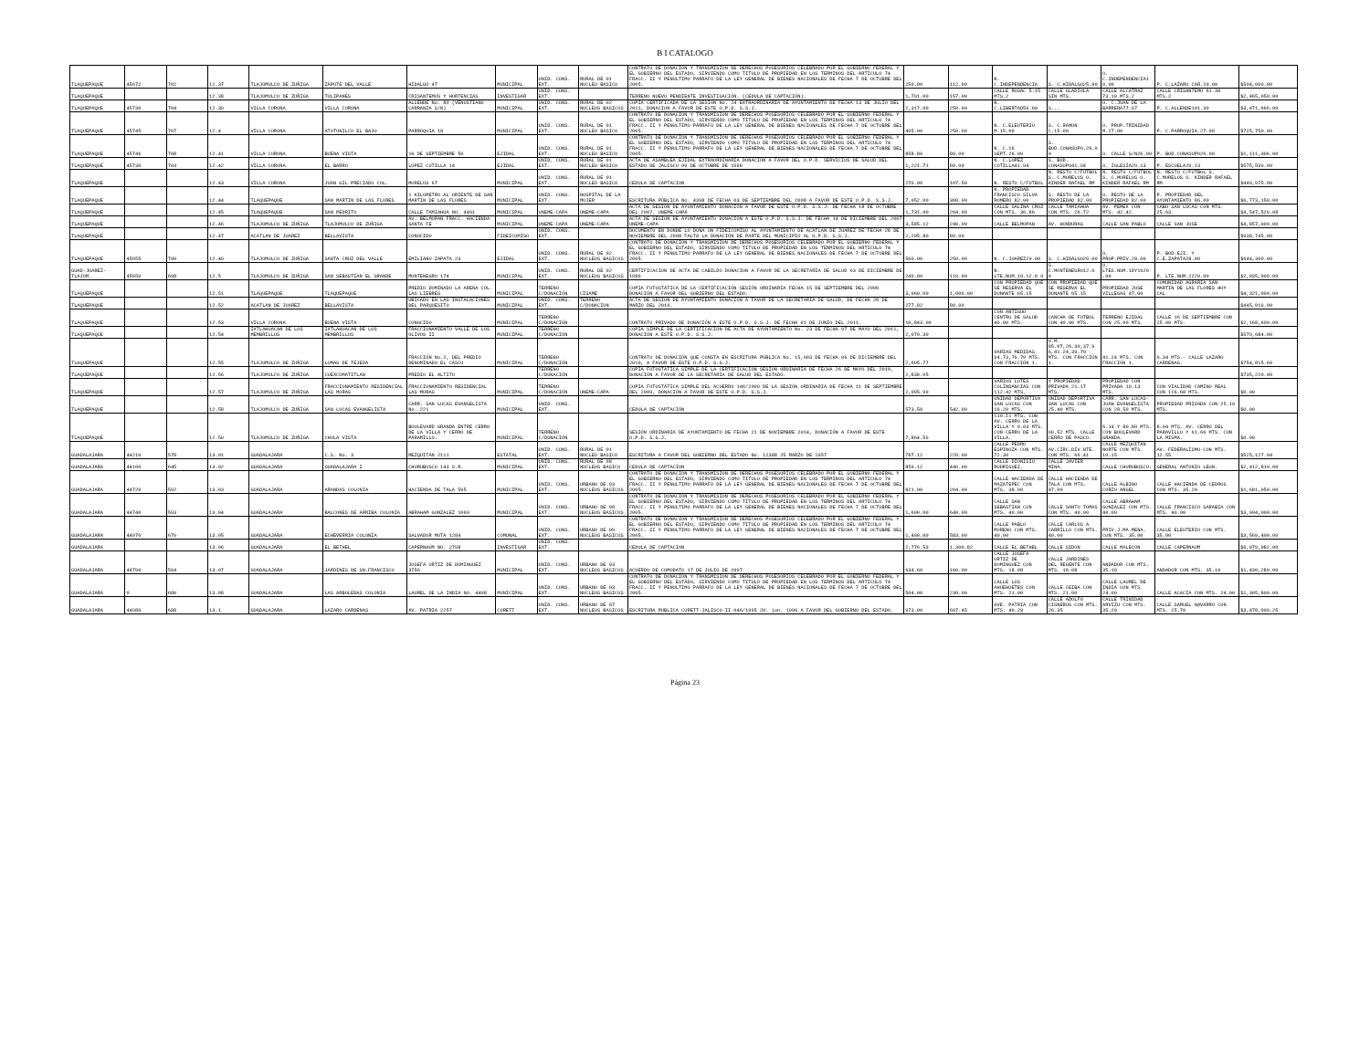B I CATALOGO
| TLAQUEPAQUE | 45672 | 702 | 12.37 | TLAJOMULCO DE ZUÑIGA | ZAPOTE DEL VALLE | HIDALGO 47 | MUNICIPAL | UNID. CONS. EXT. | RURAL DE 01 NUCLEO BASICO | CONTRATO DE DONACIÓN Y TRANSMISION DE DERECHOS POSESORIOS CELEBRADO POR EL GOBIERNO FEDERAL Y EL GOBIERNO DEL ESTADO, SIRVIENDO COMO TITULO DE PROPIEDAD EN LOS TERMINOS DEL ARTICULO 74 FRACC. II Y PENULTIMO PARRAFO DE LA LEY GENERAL DE BIENES NACIONALES DE FECHA 7 DE OCTUBRE DEL 2005. | 250.00 | 112.00 | N. C.INDEPENDENCIA | S. C.HIDALGO25.00 | O. C.INDEPENDENCIA1 0.00 | P. C.LAZARO CAR.10.00 | $504,600.00 |
| TLAQUEPAQUE | | | 12.38 | TLAJOMULCO DE ZUÑIGA | TULIPANES | CRISANTEMOS Y HORTENCIAS | INVESTIGAR | UNID. CONS. EXT. | | TERRENO NUEVO PENDIENTE INVESTIGACIÓN. (CEDULA DE CAPTACIÓN). | 1,791.00 | 157.00 | CALLE ROSAC 5.15 MTS.2 | CALLE GLADIOLA SIN MTS. | CALLE ALCATRAZ 73.10 MTS.2 | CALLE CRISANTEMO 61.30 MTS.2 | $2,465,050.00 |
| TLAQUEPAQUE | 45730 | 704 | 12.39 | VILLA CORONA | VILLA CORONA | ALLENDE No. 80 (VENUSTIANO CARRANZA S/N) | MUNICIPAL | UNID. CONS. EXT. | RURAL DE 02 NUCLEOS BASICOS | COPIA CERTIFICADA DE LA SESION No. 24 EXTRAORDINARIA DE AYUNTAMIENTO DE FECHA 13 DE JULIO DEL 2011, DONACION A FAVOR DE ESTE O.P.D. S.S.J. | 2,317.00 | 250.00 | N. C.LIBERTAD59.60 | S... | O. C.JUAN DE LA BARRERA77.97 | P. C.ALLENDE101.30 | $3,471,666.00 |
| TLAQUEPAQUE | 45745 | 707 | 12.4 | VILLA CORONA | ATOTONILCO EL BAJO | PARROQUIA 18 | MUNICIPAL | UNID. CONS. EXT. | RURAL DE 01 NUCLEO BASICO | CONTRATO DE DONACIÓN Y TRANSMISION DE DERECHOS POSESORIOS CELEBRADO POR EL GOBIERNO FEDERAL Y EL GOBIERNO DEL ESTADO, SIRVIENDO COMO TITULO DE PROPIEDAD EN LOS TERMINOS DEL ARTICULO 74 FRACC. II Y PENULTIMO PARRAFO DE LA LEY GENERAL DE BIENES NACIONALES DE FECHA 7 DE OCTUBRE DEL 2005. | 405.00 | 250.00 | N. C.ELEUTERIO M.15.00 | S. C.RAMON C.15.00 | O. PROP.TRINIDAD M.27.00 | P. C.PARROQUIA.27.00 | $725,750.00 |
| TLAQUEPAQUE | 45746 | 708 | 12.41 | VILLA CORONA | BUENA VISTA | 16 DE SEPTIEMBRE 50 | EJIDAL | UNID. CONS. EXT. | RURAL DE 01 NUCLEO BASICO | CONTRATO DE DONACIÓN Y TRANSMISION DE DERECHOS POSESORIOS CELEBRADO POR EL GOBIERNO FEDERAL Y EL GOBIERNO DEL ESTADO, SIRVIENDO COMO TITULO DE PROPIEDAD EN LOS TERMINOS DEL ARTICULO 74 FRACC. II Y PENULTIMO PARRAFO DE LA LEY GENERAL DE BIENES NACIONALES DE FECHA 7 DE OCTUBRE DEL 2005. | 858.89 | 80.00 | N. C.16 SEPT.26.00 | S. BOD.CONASUPO.26.00 | O. CALLE S/N26.00 | P. BOD.CONASUPO26.00 | $1,111,306.00 |
| TLAQUEPAQUE | 45730 | 703 | 12.42 | VILLA CORONA | EL BARRO | LOPEZ COTILLA 14 | EJIDAL | UNID. CONS. EXT. | RURAL DE 01 NUCLEO BASICO | ACTA DE ASAMBLEA EJIDAL EXTRAORDINARIA DONACION A FAVOR DEL O.P.D. SERVICIOS DE SALUD DEL ESTADO DE JALISCO 09 DE OCTUBRE DE 1998 | 1,221.71 | 80.00 | N. C.LOPEZ COTILLA41.94 | S. BOD. CONASUPO41.94 | O. IGLESIA29.13 | P. ESCUELA29.13 | $575,599.00 |
| TLAQUEPAQUE | | | 12.43 | VILLA CORONA | JUAN GIL PRECIADO COL. | MORELOS 67 | MUNICIPAL | UNID. CONS. EXT. | RURAL DE 01 NUCLEO BASICO | CEDULA DE CAPTACION | 279.00 | 107.50 | N. RESTO C/FUTBOL | N. RESTO C/FUTBOL S. C.MORELOS O. KINDER RAFAEL RM | N. RESTO C/FUTBOL S. C.MORELOS O. KINDER RAFAEL RM | N. RESTO C/FUTBOL S. C.MORELOS O. KINDER RAFAEL RM | $449,975.00 |
| TLAQUEPAQUE | | | 12.44 | TLAQUEPAQUE | SAN MARTIN DE LAS FLORES | 1 KILOMETRO AL ORIENTE DE SAN MARTIN DE LAS FLORES | MUNICIPAL | UNID. CONS. EXT. | HOSPITAL DE LA MUJER | ESCRITURA PÚBLICA No. 4398 DE FECHA 03 DE SEPTIEMBRE DEL 2008 A FAVOR DE ESTE O.P.D. S.S.J. | 7,052.00 | 300.00 | N. PROPIEDAD FRANCISCO SILVA ROMERO 82.00 | S. RESTO DE LA PROPIEDAD 82.00 | O. RESTO DE LA PROPIEDAD 82.00 | P. PROPIEDAD DEL AYUNTAMIENTO 86.00 | $6,773,150.00 |
| TLAQUEPAQUE | | | 12.45 | TLAQUEPAQUE | SAN PEDRITO | CALLE TAMIAHUA NO. 4491 | MUNICIPAL | UNEME-CAPA | UNEME-CAPA | ACTA DE SESIÓN DE AYUNTAMIENTO DONACIÓN A FAVOR DE ESTE O.P.D. S.S.J. DE FECHA 18 DE OCTUBRE DEL 2007. UNEME-CAPA | 1,731.00 | 204.00 | CALLE SALINA CRUZ CON MTS. 36.86 | CALLE TAMIAHUA CON MTS. 26.72 | AV. PEMEX CON MTS. 42.42 | CABO SAN LUCAS CON MTS. 25.63 | $4,547,529.08 |
| TLAQUEPAQUE | | | 12.46 | TLAJOMULCO DE ZUÑIGA | TLAJOMULCO DE ZUÑIGA | AV. BELMOPAN FRACC. HACIENDA SANTA FE | MUNICIPAL | UNEME-CAPA | UNEME-CAPA | ACTA DE SESION DE AYUNTAMIENTO DONACIÓN A ESTE O.P.D. S.S.J. DE FECHA 14 DE DICIEMBRE DEL 2007 UNEME-CAPA | 3,585.12 | 240.00 | CALLE BELMOPAN | AV. HONDURAS | CALLE SAN PABLO | CALLE SAN JOSE | $4,857,900.00 |
| TLAQUEPAQUE | | | 12.47 | ACATLAN DE JUAREZ | BELLAVISTA | CONOCIDO | FIDEICOMISO | UNID. CONS. EXT. | | DOCUMENTO EN DONDE LO DONA UN FIDEICOMISO AL AYUNTAMIENTO DE ACATLAN DE JUAREZ DE FECHA 28 DE NOVIEMBRE DEL 2008 FALTA LA DONACIÓN DE PARTE DEL MUNICIPIO AL O.P.D. S.S.J. | 2,205.80 | 80.00 | | | | | $938,745.00 |
| TLAQUEPAQUE | 45655 | 700 | 12.49 | TLAJOMULCO DE ZUÑIGA | SANTA CRUZ DEL VALLE | EMILIANO ZAPATA 23 | EJIDAL | UNID. CONS. EXT. | RURAL DE 02 NUCLEOS BASICOS | CONTRATO DE DONACIÓN Y TRANSMISION DE DERECHOS POSESORIOS CELEBRADO POR EL GOBIERNO FEDERAL Y EL GOBIERNO DEL ESTADO, SIRVIENDO COMO TITULO DE PROPIEDAD EN LOS TERMINOS DEL ARTICULO 74 FRACC. II Y PENULTIMO PARRAFO DE LA LEY GENERAL DE BIENES NACIONALES DE FECHA 7 DE OCTUBRE DEL 2005. | 560.00 | 250.00 | N. C.JUAREZ20.00 | S. C.HIDALGO20.00 | O. PROP.PRIV.28.00 | P. BOD.EJI. Y C.E.ZAPATA28.00 | $644,300.00 |
| GUAD-JUAREZ-TLAJOM. | 45650 | 698 | 12.5 | TLAJOMULCO DE ZUÑIGA | SAN SEBASTIAN EL GRANDE | MONTENEGRO 174 | MUNICIPAL | UNID. CONS. EXT. | RURAL DE 02 NUCLEOS BASICOS | CERTIFICACION DE ACTA DE CABILDO DONACION A FAVOR DE LA SECRETARIA DE SALUD 03 DE DICIEMBRE DE 1986 | 240.00 | 110.00 | N. LTE.NUM.19.12.0 0 | S. C.MONTENEGRO12.0 0 | O. LTES.NUM.18Y1920 .00 | P. LTE.NUM.2220.00 | $2,035,000.00 |
| TLAQUEPAQUE | | | 12.51 | TLAQUEPAQUE | TLAQUEPAQUE | PREDIO DOMINADO LA ARENA COL. LAS LIEBRES | MUNICIPAL | TERRENO C/DONACIÓN | CISAME | COPIA FOTOSTÁTICA DE LA CERTIFICACIÓN SESIÓN ORDINARIA FECHA 15 DE SEPTIEMBRE DEL 2009 DONACIÓN A FAVOR DEL GOBIERNO DEL ESTADO. | 3,060.00 | 1,000.00 | CON PROPIEDAD QUE SE RESERVA EL DONANTE 65.15 | CON PROPIEDAD QUE SE RESERVA EL DONANTE 65.15 | PROPIEDAD JOSE VILLEGAS 47.00 | COMUNIDAD AGRARIA SAN MARTIN DE LAS FLORES HOY CAL | $4,321,000.00 |
| TLAQUEPAQUE | | | 12.52 | ACATLAN DE JUAREZ | BELLAVISTA | UBICADO EN LAS INSTALACIONES DEL PARQUESITO | MUNICIPAL | UNID. CONS. EXT. | TERRENO C/DONACION | ACTA DE SESION DE AYUNTAMIENTO DONACIÓN A FAVOR DE LA SECRETARIA DE SALUD, DE FECHA 28 DE MARZO DEL 2010. | 277.82 | 80.00 | | | | | $445,019.00 |
| TLAQUEPAQUE | | | 12.53 | VILLA CORONA | BUENA VISTA | CONOCIDO | MUNICIPAL | TERRENO C/DONACIÓN | | CONTRATO PRIVADO DE DONACIÓN A ESTE O.P.D. S.S.J. DE FECHA 01 DE JUNIO DEL 2011. | 10,843.00 | | CON ANTIGUO CENTRO DE SALUD 40.00 MTS. | CANCHA DE FUTBOL CON 40.00 MTS. | TERRENO EJIDAL CON 25.00 MTS. | CALLE 16 DE SEPTIEMBRE CON 25.00 MTS. | $2,168,600.00 |
| TLAQUEPAQUE | | | 12.54 | IXTLAHUACAN DE LOS MEMBRILLOS | IXTLAHUACAN DE LOS MEMBRILLOS | FRACCIONAMIENTO VALLE DE LOS OLIVOS II | MUNICIPAL | TERRENO C/DONACIÓN | | COPIA SIMPLE DE LA CERTIFICACIÓN DE ACTA DE AYUNTAMIENTO No. 23 DE FECHA 07 DE MAYO DEL 2011, DONACIÓN A ESTE O.P.D. S.S.J. | 2,070.30 | | | | | | $579,684.00 |
| TLAQUEPAQUE | | | 12.55 | TLAJOMULCO DE ZUÑIGA | LOMAS DE TEJEDA | FRACCIÓN No.2, DEL PREDIO DENOMINADO EL CASCO | MUNICIPAL | TERRENO C/DONACIÓN | | CONTRATO DE DONACIÓN QUE CONSTA EN ESCRITURA PÚBLICA No. 15,903 DE FECHA 06 DE DICIEMBRE DEL 2010, A FAVOR DE ESTE O.P.D. S.S.J. | 2,695.77 | | VARIAS MEDIDAS 94.73,79.70 MTS. CON FRACCIÓN 1. | V.M. 85.07,26.30,37.9 6,41.24,39.70 MTS. CON FRACCIÓN 1. | 41.24 MTS. CON FRACCIÓN 1. | 9.34 MTS.- CALLE LAZARO CARDENAS. | $754,815.60 |
| TLAQUEPAQUE | | | 12.56 | TLAJOMULCO DE ZUÑIGA | CUEXCOMATITLAN | PREDIO EL ALTITO | | TERRENO C/DONACIÓN | | COPIA FOTOSTÁTICA SIMPLE DE LA CERTIFICACIÓN SESION ORDINARIA DE FECHA 26 DE MAYO DEL 2010, DONACIÓN A FAVOR DE LA SECRETARIA DE SALUD DEL ESTADO. | 2,838.05 | | | | | | $735,220.00 |
| TLAQUEPAQUE | | | 12.57 | TLAJOMULCO DE ZUÑIGA | FRACCIONAMIENTO RESIDENCIAL LAS MORAS | FRACCIONAMIENTO RESIDENCIAL LAS MORAS | MUNICIPAL | TERRENO C/DONACIÓN | UNEME-CAPA | COPIA FOTOSTÁTICA SIMPLE DEL ACUERDO 146/2009 DE LA SESIÓN ORDINARIA DE FECHA 11 DE SEPTIEMBRE DEL 2009, DONACIÓN A FAVOR DE ESTE O.P.D. S.S.J. | 2,095.99 | | VARIOS LOTES COLINDANCIAS CON 112.42 MTS. | Y PROPIEDAD PRIVADA 21.17 MTS. | PROPIEDAD CON PRIVADA 19.13 MTS. | CON VIALIDAD CAMINO REAL CON 116.68 MTS. | $0.00 |
| TLAQUEPAQUE | | | 12.58 | TLAJOMULCO DE ZUÑIGA | SAN LUCAS EVANGELISTA | CARR. SAN LUCAS EVANGELISTA No. 221 | MUNICIPAL | UNID. CONS. EXT. | | CEDULA DE CAPTACIÓN | 573.50 | 542.00 | UNIDAD DEPORTIVA SAN LUCAS CON 19.20 MTS. | UNIDAD DEPORTIVA SAN LUCAS CON 25.40 MTS. | CARR. SAN LUCAS-JUAN EVANGELISTA CON 28.50 MTS. | PROPIEDAD PRIVADA CON 25.10 MTS. | $0.00 |
| TLAQUEPAQUE | | | 12.59 | TLAJOMULCO DE ZUÑIGA | CHULA VISTA | BOULEVARD GRANDA ENTRE CERRO DE LA VILLA Y CERRO DE PARAMILLO. | MUNICIPAL | TERRENO C/DONACIÓN | | SESIÓN ORDINARIA DE AYUNTAMIENTO DE FECHA 21 DE NOVIEMBRE 2014, DONACIÓN A FAVOR DE ESTE O.P.D. S.S.J. | 7,864.59 | | 110.11 MTS. CON AV. CERRO DE LA VILLA Y 0.03 MTS. CON CERRO DE LA VILLA. | 99.52 MTS. CALLE CERRO DE PASCO. | 6.14 Y 80.80 MTS. CON BOULEVARD GRANDA. | 8.04 MTS. AV. CERRO DEL PARAVILLO Y 61.66 MTS. CON LA MISMA. | $0.00 |
| GUADALAJARA | 44210 | 578 | 13.01 | GUADALAJARA | C.S. No. 3 | MEZQUITAN 2111 | ESTATAL | UNID. CONS. EXT. | RURAL DE 01 NUCLEO BASICO | ESCRITURA A FAVOR DEL GOBIERNO DEL ESTADO No. 12388 25 MARZO DE 1957 | 787.12 | 220.00 | CALLE PEDRO ESPINOZA CON MTS. 72.30 | AV.CIRC.DIV.NTE. CON MTS. 66.41 | CALLE MEZQUITAN NORTE CON MTS. 10.15 | AV. FEDERALISMO CON MTS. 12.55 | $525,127.04 |
| GUADALAJARA | 44100 | 645 | 13.02 | GUADALAJARA | GUADALAJARA I | CHURUBUSCO 143 S.R. | MUNICIPAL | UNID. CONS. EXT. | RURAL DE 08 NUCLEOS BASICO | CEDULA DE CAPTACION | 859.12 | 449.00 | CALLE DIONISIO RODRIGUEZ. | CALLE JAVIER MINA. | CALLE CHURUBUSCO. | GENERAL ANTONIO LEON. | $2,412,810.00 |
| GUADALAJARA | 44720 | 592 | 13.03 | GUADALAJARA | ARANDAS COLONIA | HACIENDA DE TALA 595 | MUNICIPAL | UNID. CONS. EXT. | URBANO DE 03 NUCLEOS BASICOS | CONTRATO DE DONACIÓN Y TRANSMISION DE DERECHOS POSESORIOS CELEBRADO POR EL GOBIERNO FEDERAL Y EL GOBIERNO DEL ESTADO, SIRVIENDO COMO TITULO DE PROPIEDAD EN LOS TERMINOS DEL ARTICULO 74 FRACC. II Y PENULTIMO PARRAFO DE LA LEY GENERAL DE BIENES NACIONALES DE FECHA 7 DE OCTUBRE DEL 2005. | 821.00 | 204.00 | CALLE HACIENDA DE MAZATEPEC CON MTS. 38.90 | CALLE HACIENDA DE TALA CON MTS. 47.00 | CALLE ALBINO CORZO ANGEL | CALLE HACIENDA DE CEDROS CON MTS. 35.20 | $1,681,050.00 |
| GUADALAJARA | 44740 | 593 | 13.04 | GUADALAJARA | BALCONES DE ARRIBA COLONIA | ABRAHAM GONZALEZ 1069 | MUNICIPAL | UNID. CONS. EXT. | URBANO DE 08 NUCLEOS BASICOS | CONTRATO DE DONACIÓN Y TRANSMISION DE DERECHOS POSESORIOS CELEBRADO POR EL GOBIERNO FEDERAL Y EL GOBIERNO DEL ESTADO, SIRVIENDO COMO TITULO DE PROPIEDAD EN LOS TERMINOS DEL ARTICULO 74 FRACC. II Y PENULTIMO PARRAFO DE LA LEY GENERAL DE BIENES NACIONALES DE FECHA 7 DE OCTUBRE DEL 2005. | 1,600.00 | 640.00 | CALLE SAN SEBASTIAN CON MTS. 40.00 | CALLE SANTO TOMAS CON MTS. 40.00 | CALLE ABRAHAM GONZALEZ CON MTS. 40.00 | CALLE FRANCISCO SARABIA CON MTS. 40.00 | $3,904,000.00 |
| GUADALAJARA | 44970 | 679 | 13.05 | GUADALAJARA | ECHEVERRIA COLONIA | SALVADOR MOTA 1284 | COMUNAL | UNID. CONS. EXT. | URBANO DE 09 NUCLEOS BASICOS | CONTRATO DE DONACIÓN Y TRANSMISION DE DERECHOS POSESORIOS CELEBRADO POR EL GOBIERNO FEDERAL Y EL GOBIERNO DEL ESTADO, SIRVIENDO COMO TITULO DE PROPIEDAD EN LOS TERMINOS DEL ARTICULO 74 FRACC. II Y PENULTIMO PARRAFO DE LA LEY GENERAL DE BIENES NACIONALES DE FECHA 7 DE OCTUBRE DEL 2005. | 1,400.00 | 583.00 | CALLE PABLO MORENO CON MTS. 40.00 | CALLE CARLOS A CARRILLO CON MTS. 40.00 | PRIV.J.MA.MENA. CON MTS. 35.00 | CALLE ELEUTERIO CON MTS. 35.00 | $3,569,400.00 |
| GUADALAJARA | | | 13.06 | GUADALAJARA | EL BETHEL | CAPERNAUM NO. 2798 | INVESTIGAR | UNID. CONS. EXT. | | CEDULA DE CAPTACION | 2,776.53 | 1,300.82 | CALLE EL BETHEL | CALLE SIDON | CALLE MALECON | CALLE CAPERNAUM | $6,079,082.00 |
| GUADALAJARA | 44790 | 594 | 13.07 | GUADALAJARA | JARDINES DE SN.FRANCISCO | JOSEFA ORTIZ DE DOMINGUEZ 3756 | MUNICIPAL | UNID. CONS. EXT. | URBANO DE 03 NUCLEOS BASICOS | ACUERDO DE COMODATO 17 DE JULIO DE 1997 | 634.60 | 160.00 | CALLE JOSEFA ORTIZ DE DOMINGUEZ CON MTS. 18.08 | CALLE JARDINES DEL REGENTE CON MTS. 18.08 | ANDADOR CON MTS. 35.10 | ANDADOR CON MTS. 35.10 | $1,430,280.00 |
| GUADALAJARA | 0 | 680 | 13.08 | GUADALAJARA | LAS ARBOLEDAS COLONIA | LAUREL DE LA INDIA NO. 4408 | MUNICIPAL | UNID. CONS. EXT. | URBANO DE 03 NUCLEOS BASICOS | CONTRATO DE DONACIÓN Y TRANSMISION DE DERECHOS POSESORIOS CELEBRADO POR EL GOBIERNO FEDERAL Y EL GOBIERNO DEL ESTADO, SIRVIENDO COMO TITULO DE PROPIEDAD EN LOS TERMINOS DEL ARTICULO 74 FRACC. II Y PENULTIMO PARRAFO DE LA LEY GENERAL DE BIENES NACIONALES DE FECHA 7 DE OCTUBRE DEL 2005. | 504.00 | 230.00 | CALLE LOS AHUEHUETES CON MTS. 21.00 | CALLE CEIBA CON MTS. 21.00 | CALLE LAUREL DE INDIA CON MTS. 24.00 | CALLE ACACIA CON MTS. 24.00 | $1,305,800.00 |
| GUADALAJARA | 44980 | 688 | 13.1 | GUADALAJARA | LAZARO CARDENAS | AV. PATRIA 2257 | CORETT | UNID. CONS. EXT. | URBANO DE 07 NUCLEOS BASICOS | ESCRITURA PUBLICA CORETT-JALISCO-II-046/1995 20. jun. 1996 A FAVOR DEL GOBIERNO DEL ESTADO. | 973.00 | 697.45 | AVE. PATRIA CON MTS. 40.20 | CALLE ADOLFO CISNEROS CON MTS. 26.35 | CALLE TRINIDAD ARVIZU CON MTS. 35.20 | CALLE SAMUEL NAVARRO CON MTS. 25.70 | $3,478,609.25 |
Página 23